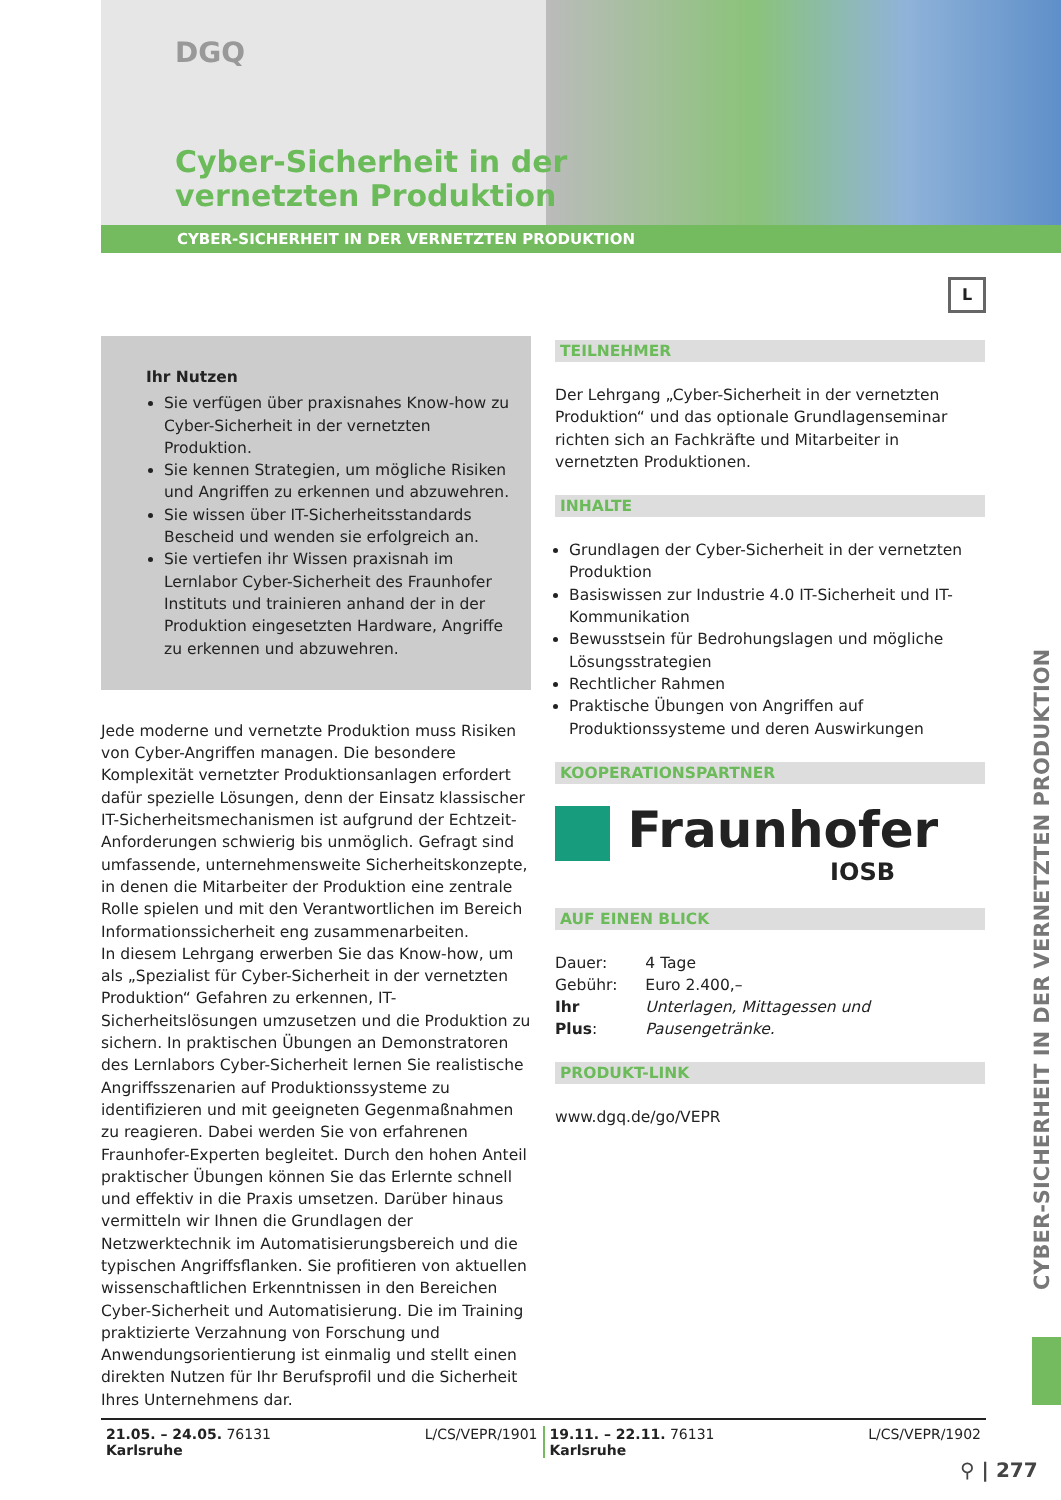DGQ
Cyber-Sicherheit in der
vernetzten Produktion
CYBER-SICHERHEIT IN DER VERNETZTEN PRODUKTION
L
Ihr Nutzen
Sie verfügen über praxisnahes Know-how zu Cyber-Sicherheit in der vernetzten Produktion.
Sie kennen Strategien, um mögliche Risiken und Angriffen zu erkennen und abzuwehren.
Sie wissen über IT-Sicherheitsstandards Bescheid und wenden sie erfolgreich an.
Sie vertiefen ihr Wissen praxisnah im Lernlabor Cyber-Sicherheit des Fraunhofer Instituts und trainieren anhand der in der Produktion eingesetzten Hardware, Angriffe zu erkennen und abzuwehren.
Jede moderne und vernetzte Produktion muss Risiken von Cyber-Angriffen managen. Die besondere Komplexität vernetzter Produktionsanlagen erfordert dafür spezielle Lösungen, denn der Einsatz klassischer IT-Sicherheitsmechanismen ist aufgrund der Echtzeit-Anforderungen schwierig bis unmöglich. Gefragt sind umfassende, unternehmensweite Sicherheitskonzepte, in denen die Mitarbeiter der Produktion eine zentrale Rolle spielen und mit den Verantwortlichen im Bereich Informationssicherheit eng zusammenarbeiten.
In diesem Lehrgang erwerben Sie das Know-how, um als „Spezialist für Cyber-Sicherheit in der vernetzten Produktion“ Gefahren zu erkennen, IT-Sicherheitslösungen umzusetzen und die Produktion zu sichern. In praktischen Übungen an Demonstratoren des Lernlabors Cyber-Sicherheit lernen Sie realistische Angriffsszenarien auf Produktionssysteme zu identifizieren und mit geeigneten Gegenmaßnahmen zu reagieren. Dabei werden Sie von erfahrenen Fraunhofer-Experten begleitet. Durch den hohen Anteil praktischer Übungen können Sie das Erlernte schnell und effektiv in die Praxis umsetzen. Darüber hinaus vermitteln wir Ihnen die Grundlagen der Netzwerktechnik im Automatisierungsbereich und die typischen Angriffsflanken. Sie profitieren von aktuellen wissenschaftlichen Erkenntnissen in den Bereichen Cyber-Sicherheit und Automatisierung. Die im Training praktizierte Verzahnung von Forschung und Anwendungsorientierung ist einmalig und stellt einen direkten Nutzen für Ihr Berufsprofil und die Sicherheit Ihres Unternehmens dar.
TEILNEHMER
Der Lehrgang „Cyber-Sicherheit in der vernetzten Produktion“ und das optionale Grundlagenseminar richten sich an Fachkräfte und Mitarbeiter in vernetzten Produktionen.
INHALTE
Grundlagen der Cyber-Sicherheit in der vernetzten Produktion
Basiswissen zur Industrie 4.0 IT-Sicherheit und IT-Kommunikation
Bewusstsein für Bedrohungslagen und mögliche Lösungsstrategien
Rechtlicher Rahmen
Praktische Übungen von Angriffen auf Produktionssysteme und deren Auswirkungen
KOOPERATIONSPARTNER
Fraunhofer
IOSB
AUF EINEN BLICK
| Dauer: | 4 Tage |
| Gebühr: | Euro 2.400,– |
| Ihr Plus : | Unterlagen, Mittagessen und Pausengetränke. |
PRODUKT-LINK
www.dgq.de/go/VEPR
CYBER-SICHERHEIT IN DER VERNETZTEN PRODUKTION
21.05. – 24.05. 76131 Karlsruhe
L/CS/VEPR/1901 19.11. – 22.11. 76131 Karlsruhe
L/CS/VEPR/1902
⚲ | 277